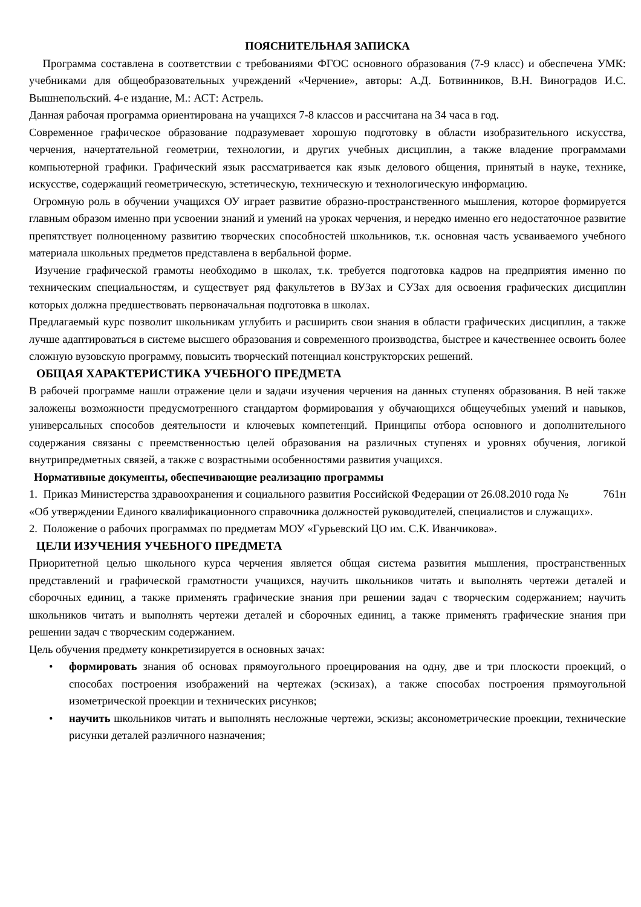ПОЯСНИТЕЛЬНАЯ ЗАПИСКА
Программа составлена в соответствии с требованиями ФГОС основного образования (7-9 класс) и обеспечена УМК: учебниками для общеобразовательных учреждений «Черчение», авторы: А.Д. Ботвинников, В.Н. Виноградов И.С. Вышнепольский. 4-е издание, М.: АСТ: Астрель.
Данная рабочая программа ориентирована на учащихся 7-8 классов и рассчитана на 34 часа в год.
Современное графическое образование подразумевает хорошую подготовку в области изобразительного искусства, черчения, начертательной геометрии, технологии, и других учебных дисциплин, а также владение программами компьютерной графики. Графический язык рассматривается как язык делового общения, принятый в науке, технике, искусстве, содержащий геометрическую, эстетическую, техническую и технологическую информацию.
Огромную роль в обучении учащихся ОУ играет развитие образно-пространственного мышления, которое формируется главным образом именно при усвоении знаний и умений на уроках черчения, и нередко именно его недостаточное развитие препятствует полноценному развитию творческих способностей школьников, т.к. основная часть усваиваемого учебного материала школьных предметов представлена в вербальной форме.
Изучение графической грамоты необходимо в школах, т.к. требуется подготовка кадров на предприятия именно по техническим специальностям, и существует ряд факультетов в ВУЗах и СУЗах для освоения графических дисциплин которых должна предшествовать первоначальная подготовка в школах.
Предлагаемый курс позволит школьникам углубить и расширить свои знания в области графических дисциплин, а также лучше адаптироваться в системе высшего образования и современного производства, быстрее и качественнее освоить более сложную вузовскую программу, повысить творческий потенциал конструкторских решений.
ОБЩАЯ ХАРАКТЕРИСТИКА УЧЕБНОГО ПРЕДМЕТА
В рабочей программе нашли отражение цели и задачи изучения черчения на данных ступенях образования. В ней также заложены возможности предусмотренного стандартом формирования у обучающихся общеучебных умений и навыков, универсальных способов деятельности и ключевых компетенций. Принципы отбора основного и дополнительного содержания связаны с преемственностью целей образования на различных ступенях и уровнях обучения, логикой внутрипредметных связей, а также с возрастными особенностями развития учащихся.
Нормативные документы, обеспечивающие реализацию программы
1. Приказ Министерства здравоохранения и социального развития Российской Федерации от 26.08.2010 года № 761н «Об утверждении Единого квалификационного справочника должностей руководителей, специалистов и служащих».
2. Положение о рабочих программах по предметам МОУ «Гурьевский ЦО им. С.К. Иванчикова».
ЦЕЛИ ИЗУЧЕНИЯ УЧЕБНОГО ПРЕДМЕТА
Приоритетной целью школьного курса черчения является общая система развития мышления, пространственных представлений и графической грамотности учащихся, научить школьников читать и выполнять чертежи деталей и сборочных единиц, а также применять графические знания при решении задач с творческим содержанием; научить школьников читать и выполнять чертежи деталей и сборочных единиц, а также применять графические знания при решении задач с творческим содержанием.
Цель обучения предмету конкретизируется в основных зачах:
• формировать знания об основах прямоугольного проецирования на одну, две и три плоскости проекций, о способах построения изображений на чертежах (эскизах), а также способах построения прямоугольной изометрической проекции и технических рисунков;
• научить школьников читать и выполнять несложные чертежи, эскизы; аксонометрические проекции, технические рисунки деталей различного назначения;